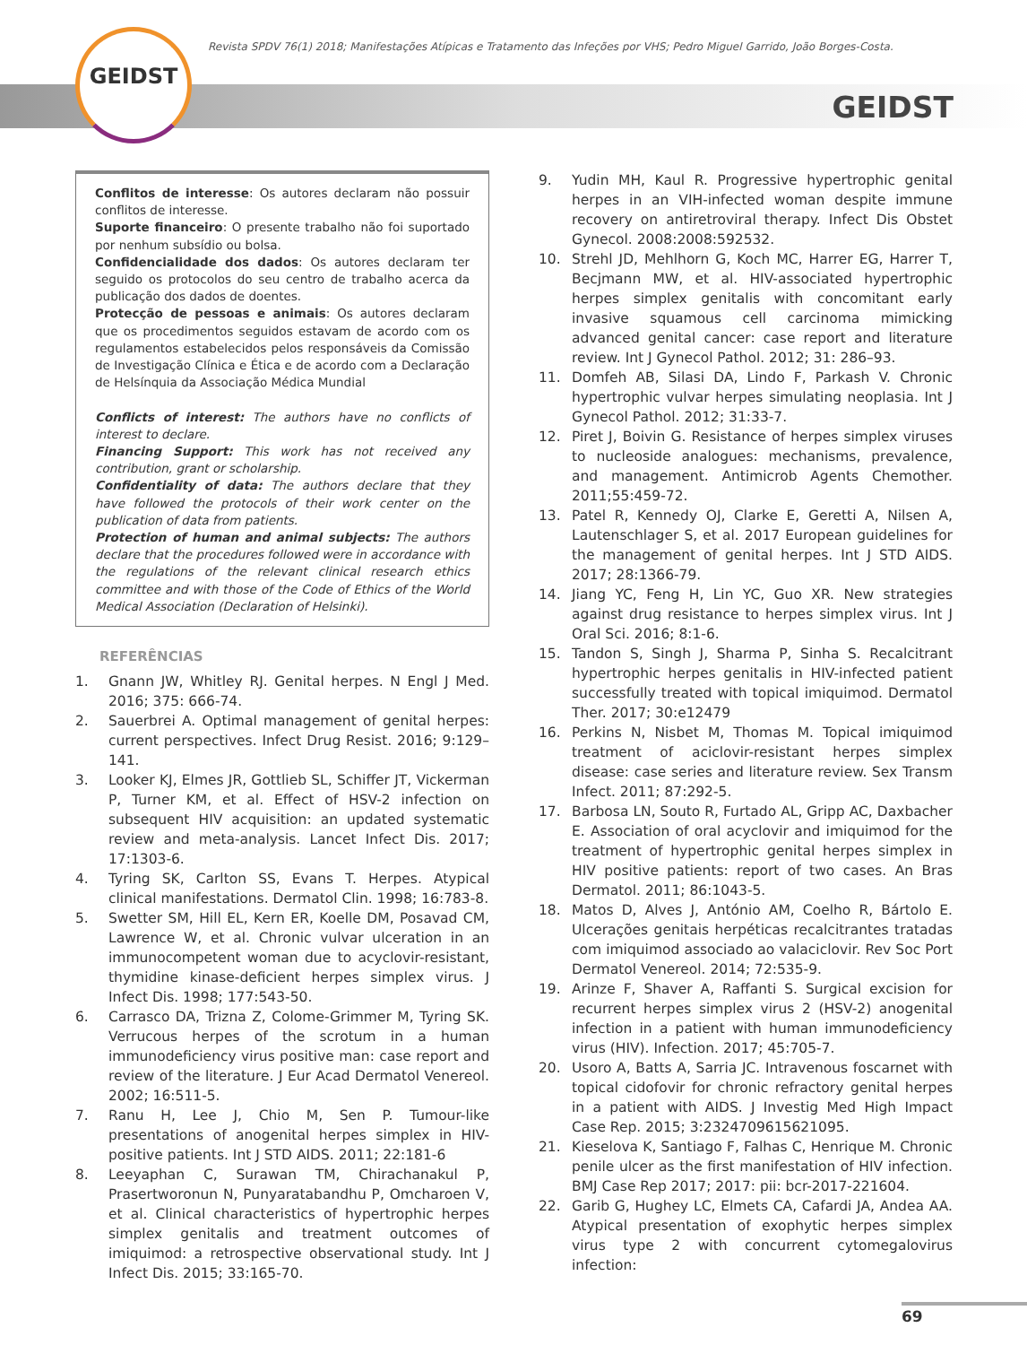GEIDST
Revista SPDV 76(1) 2018; Manifestações Atípicas e Tratamento das Infeções por VHS; Pedro Miguel Garrido, João Borges-Costa.
GEIDST
Conflitos de interesse: Os autores declaram não possuir conflitos de interesse.
Suporte financeiro: O presente trabalho não foi suportado por nenhum subsídio ou bolsa.
Confidencialidade dos dados: Os autores declaram ter seguido os protocolos do seu centro de trabalho acerca da publicação dos dados de doentes.
Protecção de pessoas e animais: Os autores declaram que os procedimentos seguidos estavam de acordo com os regulamentos estabelecidos pelos responsáveis da Comissão de Investigação Clínica e Ética e de acordo com a Declaração de Helsínquia da Associação Médica Mundial
Conflicts of interest: The authors have no conflicts of interest to declare.
Financing Support: This work has not received any contribution, grant or scholarship.
Confidentiality of data: The authors declare that they have followed the protocols of their work center on the publication of data from patients.
Protection of human and animal subjects: The authors declare that the procedures followed were in accordance with the regulations of the relevant clinical research ethics committee and with those of the Code of Ethics of the World Medical Association (Declaration of Helsinki).
REFERÊNCIAS
1. Gnann JW, Whitley RJ. Genital herpes. N Engl J Med. 2016; 375: 666-74.
2. Sauerbrei A. Optimal management of genital herpes: current perspectives. Infect Drug Resist. 2016; 9:129–141.
3. Looker KJ, Elmes JR, Gottlieb SL, Schiffer JT, Vickerman P, Turner KM, et al. Effect of HSV-2 infection on subsequent HIV acquisition: an updated systematic review and meta-analysis. Lancet Infect Dis. 2017; 17:1303-6.
4. Tyring SK, Carlton SS, Evans T. Herpes. Atypical clinical manifestations. Dermatol Clin. 1998; 16:783-8.
5. Swetter SM, Hill EL, Kern ER, Koelle DM, Posavad CM, Lawrence W, et al. Chronic vulvar ulceration in an immunocompetent woman due to acyclovir-resistant, thymidine kinase-deficient herpes simplex virus. J Infect Dis. 1998; 177:543-50.
6. Carrasco DA, Trizna Z, Colome-Grimmer M, Tyring SK. Verrucous herpes of the scrotum in a human immunodeficiency virus positive man: case report and review of the literature. J Eur Acad Dermatol Venereol. 2002; 16:511-5.
7. Ranu H, Lee J, Chio M, Sen P. Tumour-like presentations of anogenital herpes simplex in HIV-positive patients. Int J STD AIDS. 2011; 22:181-6
8. Leeyaphan C, Surawan TM, Chirachanakul P, Prasertworonun N, Punyaratabandhu P, Omcharoen V, et al. Clinical characteristics of hypertrophic herpes simplex genitalis and treatment outcomes of imiquimod: a retrospective observational study. Int J Infect Dis. 2015; 33:165-70.
9. Yudin MH, Kaul R. Progressive hypertrophic genital herpes in an VIH-infected woman despite immune recovery on antiretroviral therapy. Infect Dis Obstet Gynecol. 2008:2008:592532.
10. Strehl JD, Mehlhorn G, Koch MC, Harrer EG, Harrer T, Becjmann MW, et al. HIV-associated hypertrophic herpes simplex genitalis with concomitant early invasive squamous cell carcinoma mimicking advanced genital cancer: case report and literature review. Int J Gynecol Pathol. 2012; 31: 286–93.
11. Domfeh AB, Silasi DA, Lindo F, Parkash V. Chronic hypertrophic vulvar herpes simulating neoplasia. Int J Gynecol Pathol. 2012; 31:33-7.
12. Piret J, Boivin G. Resistance of herpes simplex viruses to nucleoside analogues: mechanisms, prevalence, and management. Antimicrob Agents Chemother. 2011;55:459-72.
13. Patel R, Kennedy OJ, Clarke E, Geretti A, Nilsen A, Lautenschlager S, et al. 2017 European guidelines for the management of genital herpes. Int J STD AIDS. 2017; 28:1366-79.
14. Jiang YC, Feng H, Lin YC, Guo XR. New strategies against drug resistance to herpes simplex virus. Int J Oral Sci. 2016; 8:1-6.
15. Tandon S, Singh J, Sharma P, Sinha S. Recalcitrant hypertrophic herpes genitalis in HIV-infected patient successfully treated with topical imiquimod. Dermatol Ther. 2017; 30:e12479
16. Perkins N, Nisbet M, Thomas M. Topical imiquimod treatment of aciclovir-resistant herpes simplex disease: case series and literature review. Sex Transm Infect. 2011; 87:292-5.
17. Barbosa LN, Souto R, Furtado AL, Gripp AC, Daxbacher E. Association of oral acyclovir and imiquimod for the treatment of hypertrophic genital herpes simplex in HIV positive patients: report of two cases. An Bras Dermatol. 2011; 86:1043-5.
18. Matos D, Alves J, António AM, Coelho R, Bártolo E. Ulcerações genitais herpéticas recalcitrantes tratadas com imiquimod associado ao valaciclovir. Rev Soc Port Dermatol Venereol. 2014; 72:535-9.
19. Arinze F, Shaver A, Raffanti S. Surgical excision for recurrent herpes simplex virus 2 (HSV-2) anogenital infection in a patient with human immunodeficiency virus (HIV). Infection. 2017; 45:705-7.
20. Usoro A, Batts A, Sarria JC. Intravenous foscarnet with topical cidofovir for chronic refractory genital herpes in a patient with AIDS. J Investig Med High Impact Case Rep. 2015; 3:2324709615621095.
21. Kieselova K, Santiago F, Falhas C, Henrique M. Chronic penile ulcer as the first manifestation of HIV infection. BMJ Case Rep 2017; 2017: pii: bcr-2017-221604.
22. Garib G, Hughey LC, Elmets CA, Cafardi JA, Andea AA. Atypical presentation of exophytic herpes simplex virus type 2 with concurrent cytomegalovirus infection:
69